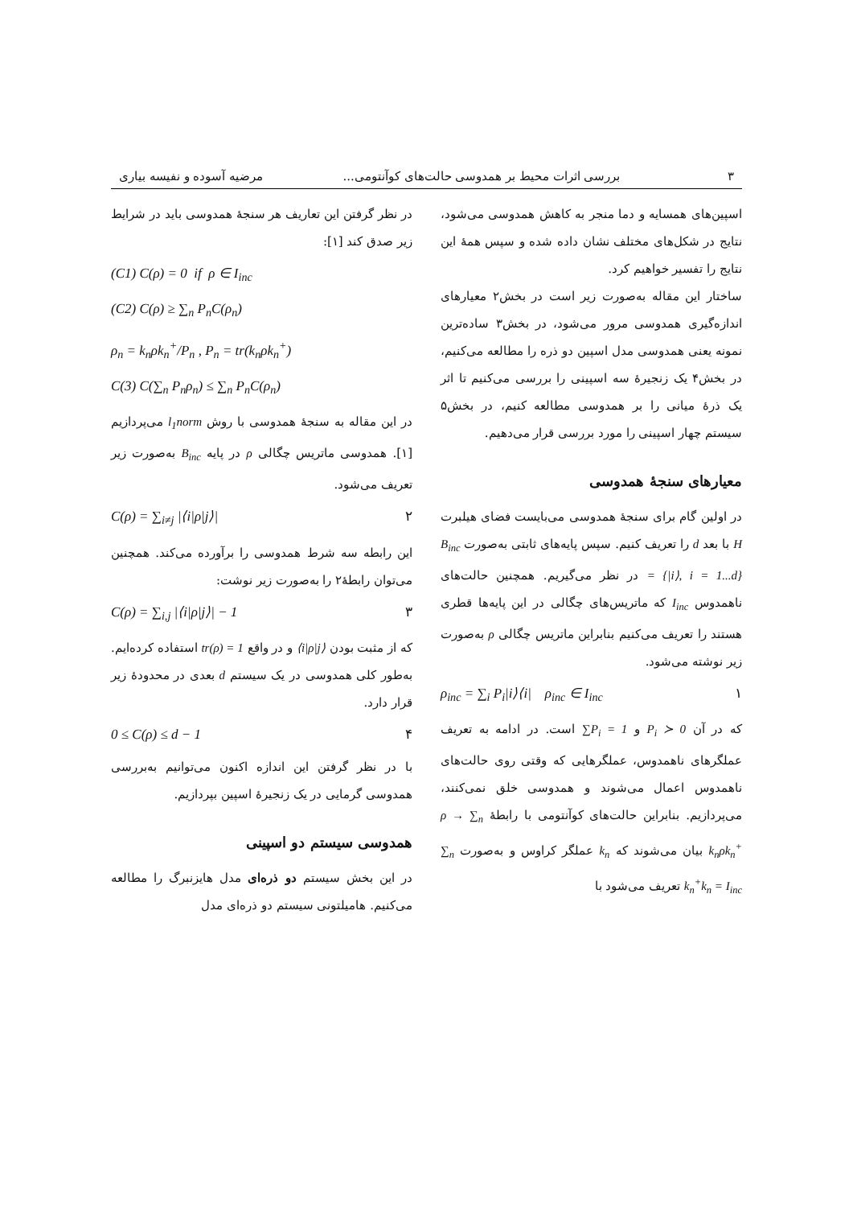۳ بررسی اثرات محیط بر همدوسی حالت‌های کوآنتومی... مرضیه آسوده و نفیسه بیاری
اسپین‌های همسایه و دما منجر به کاهش همدوسی می‌شود، نتایج در شکل‌های مختلف نشان داده شده و سپس همهٔ این نتایج را تفسیر خواهیم کرد.
ساختار این مقاله به‌صورت زیر است در بخش۲ معیارهای اندازه‌گیری همدوسی مرور می‌شود، در بخش۳ ساده‌ترین نمونه یعنی همدوسی مدل اسپین دو ذره را مطالعه می‌کنیم، در بخش۴ یک زنجیرهٔ سه اسپینی را بررسی می‌کنیم تا اثر یک ذرهٔ میانی را بر همدوسی مطالعه کنیم، در بخش۵ سیستم چهار اسپینی را مورد بررسی قرار می‌دهیم.
معیارهای سنجهٔ همدوسی
در اولین گام برای سنجهٔ همدوسی می‌بایست فضای هیلبرت H با بعد d را تعریف کنیم. سپس پایه‌های ثابتی به‌صورت B<sub>inc</sub> = {|i⟩, i = 1...d} در نظر می‌گیریم. همچنین حالت‌های ناهمدوس I<sub>inc</sub> که ماتریس‌های چگالی در این پایه‌ها قطری هستند را تعریف می‌کنیم بنابراین ماتریس چگالی ρ به‌صورت زیر نوشته می‌شود.
ρ<sub>inc</sub> = ∑<sub>i</sub> P<sub>i</sub>|i⟩⟨i| ρ<sub>inc</sub> ∈ I<sub>inc</sub> ۱
که در آن P<sub>i</sub> ≻ 0 و ∑P<sub>i</sub> = 1 است. در ادامه به تعریف عملگرهای ناهمدوس، عملگرهایی که وقتی روی حالت‌های ناهمدوس اعمال می‌شوند و همدوسی خلق نمی‌کنند، می‌پردازیم. بنابراین حالت‌های کوآنتومی با رابطهٔ ρ → ∑<sub>n</sub> k<sub>n</sub>ρk<sub>n</sub><sup>+</sup> بیان می‌شوند که k<sub>n</sub> عملگر کراوس و به‌صورت ∑<sub>n</sub> k<sub>n</sub><sup>+</sup>k<sub>n</sub> = I<sub>inc</sub> تعریف می‌شود با
در نظر گرفتن این تعاریف هر سنجهٔ همدوسی باید در شرایط زیر صدق کند [۱]:
(C1) C(ρ) = 0 if ρ ∈ I<sub>inc</sub>
(C2) C(ρ) ≥ ∑<sub>n</sub> P<sub>n</sub>C(ρ<sub>n</sub>)
ρ<sub>n</sub> = k<sub>n</sub>ρk<sub>n</sub><sup>+</sup>/P<sub>n</sub> , P<sub>n</sub> = tr(k<sub>n</sub>ρk<sub>n</sub><sup>+</sup>)
C(3) C(∑<sub>n</sub> P<sub>n</sub>ρ<sub>n</sub>) ≤ ∑<sub>n</sub> P<sub>n</sub>C(ρ<sub>n</sub>)
در این مقاله به سنجهٔ همدوسی با روش l<sub>1</sub>norm می‌پردازیم [۱]. همدوسی ماتریس چگالی ρ در پایه B<sub>inc</sub> به‌صورت زیر تعریف می‌شود.
C(ρ) = ∑<sub>i≠j</sub> |⟨i|ρ|j⟩| ۲
این رابطه سه شرط همدوسی را برآورده می‌کند. همچنین می‌توان رابطهٔ۲ را به‌صورت زیر نوشت:
C(ρ) = ∑<sub>i,j</sub> |⟨i|ρ|j⟩| − 1 ۳
که از مثبت بودن ⟨i|ρ|j⟩ و در واقع tr(ρ) = 1 استفاده کرده‌ایم. به‌طور کلی همدوسی در یک سیستم d بعدی در محدودهٔ زیر قرار دارد.
0 ≤ C(ρ) ≤ d − 1 ۴
با در نظر گرفتن این اندازه اکنون می‌توانیم به‌بررسی همدوسی گرمایی در یک زنجیرهٔ اسپین بپردازیم.
همدوسی سیستم دو اسپینی
در این بخش سیستم دو ذره‌ای مدل هایزنبرگ را مطالعه می‌کنیم. هامیلتونی سیستم دو ذره‌ای مدل